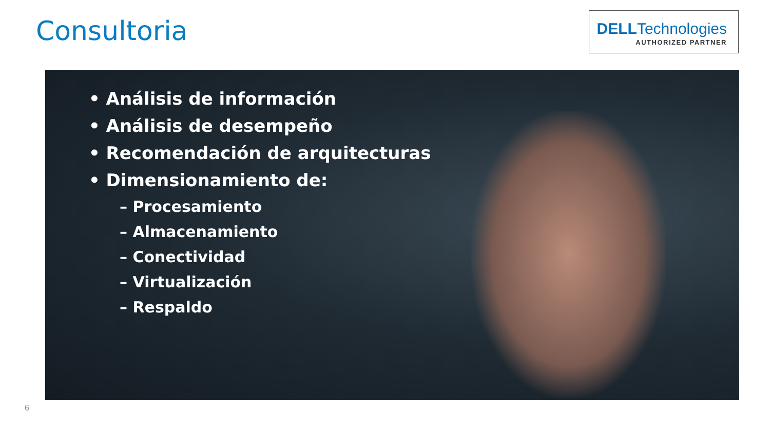Consultoria
DELLTechnologies
AUTHORIZED PARTNER
• Análisis de información
• Análisis de desempeño
• Recomendación de arquitecturas
• Dimensionamiento de:
– Procesamiento
– Almacenamiento
– Conectividad
– Virtualización
– Respaldo
6